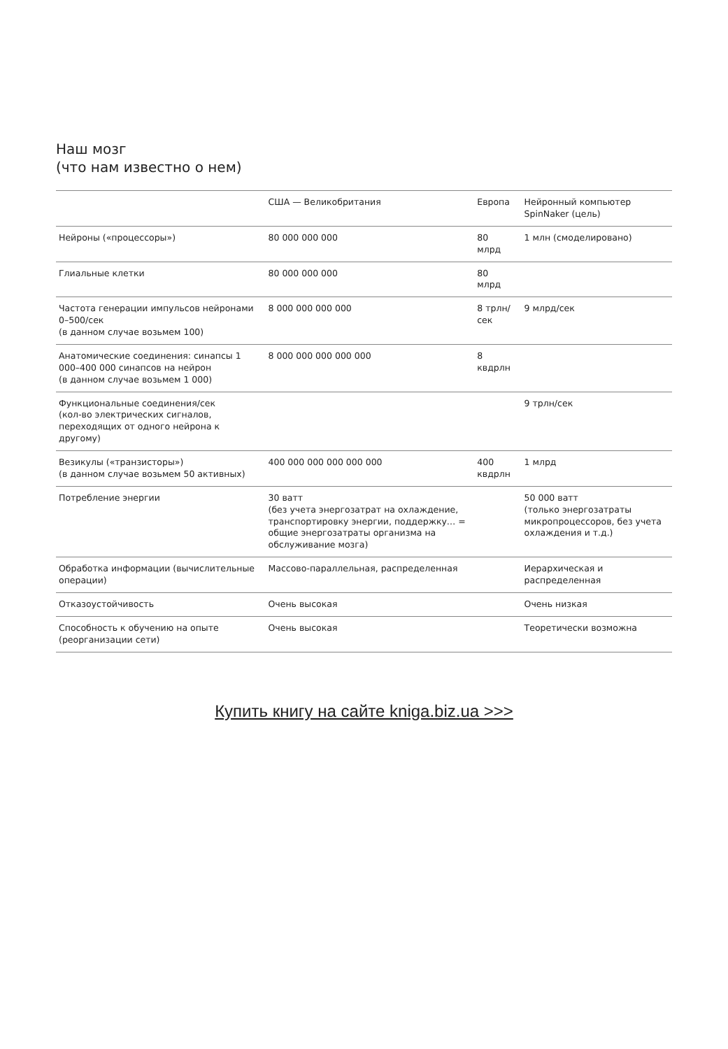Наш мозг
(что нам известно о нем)
| | США — Великобритания | Европа | Нейронный компьютер SpinNaker (цель) |
| --- | --- | --- | --- |
| Нейроны («процессоры») | 80 000 000 000 | 80 млрд | 1 млн (смоделировано) |
| Глиальные клетки | 80 000 000 000 | 80 млрд | |
| Частота генерации импульсов нейронами 0–500/сек (в данном случае возьмем 100) | 8 000 000 000 000 | 8 трлн/сек | 9 млрд/сек |
| Анатомические соединения: синапсы 1 000–400 000 синапсов на нейрон (в данном случае возьмем 1 000) | 8 000 000 000 000 000 | 8 квдрлн | |
| Функциональные соединения/сек (кол-во электрических сигналов, переходящих от одного нейрона к другому) | | | 9 трлн/сек |
| Везикулы («транзисторы») (в данном случае возьмем 50 активных) | 400 000 000 000 000 000 | 400 квдрлн | 1 млрд |
| Потребление энергии | 30 ватт (без учета энергозатрат на охлаждение, транспортировку энергии, поддержку… = общие энергозатраты организма на обслуживание мозга) | | 50 000 ватт (только энергозатраты микропроцессоров, без учета охлаждения и т.д.) |
| Обработка информации (вычислительные операции) | Массово-параллельная, распределенная | | Иерархическая и распределенная |
| Отказоустойчивость | Очень высокая | | Очень низкая |
| Способность к обучению на опыте (реорганизации сети) | Очень высокая | | Теоретически возможна |
Купить книгу на сайте kniga.biz.ua >>>